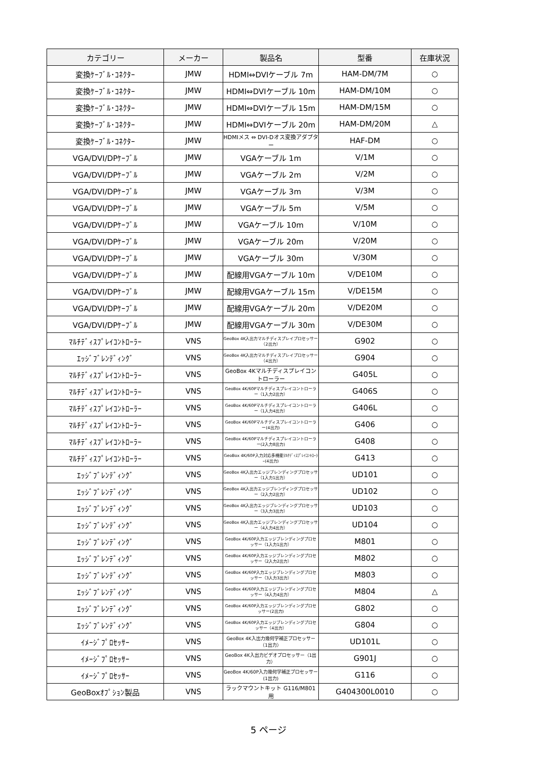| カテゴリー | メーカー | 製品名 | 型番 | 在庫状況 |
| --- | --- | --- | --- | --- |
| 変換ｹｰﾌﾞﾙ･ｺﾈｸﾀｰ | JMW | HDMI⇔DVIケーブル 7m | HAM-DM/7M | ○ |
| 変換ｹｰﾌﾞﾙ･ｺﾈｸﾀｰ | JMW | HDMI⇔DVIケーブル 10m | HAM-DM/10M | ○ |
| 変換ｹｰﾌﾞﾙ･ｺﾈｸﾀｰ | JMW | HDMI⇔DVIケーブル 15m | HAM-DM/15M | ○ |
| 変換ｹｰﾌﾞﾙ･ｺﾈｸﾀｰ | JMW | HDMI⇔DVIケーブル 20m | HAM-DM/20M | △ |
| 変換ｹｰﾌﾞﾙ･ｺﾈｸﾀｰ | JMW | HDMIメス ⇔ DVI-Dオス変換アダプター | HAF-DM | ○ |
| VGA/DVI/DPｹｰﾌﾞﾙ | JMW | VGAケーブル 1m | V/1M | ○ |
| VGA/DVI/DPｹｰﾌﾞﾙ | JMW | VGAケーブル 2m | V/2M | ○ |
| VGA/DVI/DPｹｰﾌﾞﾙ | JMW | VGAケーブル 3m | V/3M | ○ |
| VGA/DVI/DPｹｰﾌﾞﾙ | JMW | VGAケーブル 5m | V/5M | ○ |
| VGA/DVI/DPｹｰﾌﾞﾙ | JMW | VGAケーブル 10m | V/10M | ○ |
| VGA/DVI/DPｹｰﾌﾞﾙ | JMW | VGAケーブル 20m | V/20M | ○ |
| VGA/DVI/DPｹｰﾌﾞﾙ | JMW | VGAケーブル 30m | V/30M | ○ |
| VGA/DVI/DPｹｰﾌﾞﾙ | JMW | 配線用VGAケーブル 10m | V/DE10M | ○ |
| VGA/DVI/DPｹｰﾌﾞﾙ | JMW | 配線用VGAケーブル 15m | V/DE15M | ○ |
| VGA/DVI/DPｹｰﾌﾞﾙ | JMW | 配線用VGAケーブル 20m | V/DE20M | ○ |
| VGA/DVI/DPｹｰﾌﾞﾙ | JMW | 配線用VGAケーブル 30m | V/DE30M | ○ |
| ﾏﾙﾁﾃﾞｨｽﾌﾟﾚｲｺﾝﾄﾛｰﾗｰ | VNS | GeoBox 4K入出力マルチディスプレイプロセッサー（2出力） | G902 | ○ |
| ｴｯｼﾞﾌﾞﾚﾝﾃﾞｨﾝｸﾞ | VNS | GeoBox 4K入出力マルチディスプレイプロセッサー（4出力） | G904 | ○ |
| ﾏﾙﾁﾃﾞｨｽﾌﾟﾚｲｺﾝﾄﾛｰﾗｰ | VNS | GeoBox 4Kマルチディスプレイコントローラー | G405L | ○ |
| ﾏﾙﾁﾃﾞｨｽﾌﾟﾚｲｺﾝﾄﾛｰﾗｰ | VNS | GeoBox 4K/60Pマルチディスプレイコントローラー（1入力2出力） | G406S | ○ |
| ﾏﾙﾁﾃﾞｨｽﾌﾟﾚｲｺﾝﾄﾛｰﾗｰ | VNS | GeoBox 4K/60Pマルチディスプレイコントローラー（1入力4出力） | G406L | ○ |
| ﾏﾙﾁﾃﾞｨｽﾌﾟﾚｲｺﾝﾄﾛｰﾗｰ | VNS | GeoBox 4K/60Pマルチディスプレイコントローラー(4出力) | G406 | ○ |
| ﾏﾙﾁﾃﾞｨｽﾌﾟﾚｲｺﾝﾄﾛｰﾗｰ | VNS | GeoBox 4K/60Pマルチディスプレイコントローラー(2入力8出力) | G408 | ○ |
| ﾏﾙﾁﾃﾞｨｽﾌﾟﾚｲｺﾝﾄﾛｰﾗｰ | VNS | GeoBox 4K/60P入力対応多機能ﾏﾙﾁﾃﾞｨｽﾌﾟﾚｲｺﾝﾄﾛｰﾗｰ(4出力) | G413 | ○ |
| ｴｯｼﾞﾌﾞﾚﾝﾃﾞｨﾝｸﾞ | VNS | GeoBox 4K入出力エッジブレンディングプロセッサー（1入力1出力） | UD101 | ○ |
| ｴｯｼﾞﾌﾞﾚﾝﾃﾞｨﾝｸﾞ | VNS | GeoBox 4K入出力エッジブレンディングプロセッサー（2入力2出力） | UD102 | ○ |
| ｴｯｼﾞﾌﾞﾚﾝﾃﾞｨﾝｸﾞ | VNS | GeoBox 4K入出力エッジブレンディングプロセッサー（3入力3出力） | UD103 | ○ |
| ｴｯｼﾞﾌﾞﾚﾝﾃﾞｨﾝｸﾞ | VNS | GeoBox 4K入出力エッジブレンディングプロセッサー（4入力4出力） | UD104 | ○ |
| ｴｯｼﾞﾌﾞﾚﾝﾃﾞｨﾝｸﾞ | VNS | GeoBox 4K/60P入力エッジブレンディングプロセッサー（1入力1出力） | M801 | ○ |
| ｴｯｼﾞﾌﾞﾚﾝﾃﾞｨﾝｸﾞ | VNS | GeoBox 4K/60P入力エッジブレンディングプロセッサー（2入力2出力） | M802 | ○ |
| ｴｯｼﾞﾌﾞﾚﾝﾃﾞｨﾝｸﾞ | VNS | GeoBox 4K/60P入力エッジブレンディングプロセッサー（3入力3出力） | M803 | ○ |
| ｴｯｼﾞﾌﾞﾚﾝﾃﾞｨﾝｸﾞ | VNS | GeoBox 4K/60P入力エッジブレンディングプロセッサー（4入力4出力） | M804 | △ |
| ｴｯｼﾞﾌﾞﾚﾝﾃﾞｨﾝｸﾞ | VNS | GeoBox 4K/60P入力エッジブレンディングプロセッサー(2出力) | G802 | ○ |
| ｴｯｼﾞﾌﾞﾚﾝﾃﾞｨﾝｸﾞ | VNS | GeoBox 4K/60P入力エッジブレンディングプロセッサー（4出力） | G804 | ○ |
| ｲﾒｰｼﾞﾌﾟﾛｾｯｻｰ | VNS | GeoBox 4K入出力幾何学補正プロセッサー（1出力） | UD101L | ○ |
| ｲﾒｰｼﾞﾌﾟﾛｾｯｻｰ | VNS | GeoBox 4K入出力ビデオプロセッサー（1出力） | G901J | ○ |
| ｲﾒｰｼﾞﾌﾟﾛｾｯｻｰ | VNS | GeoBox 4K/60P入力幾何学補正プロセッサー(1出力) | G116 | ○ |
| GeoBoxｵﾌﾟｼｮﾝ製品 | VNS | ラックマウントキット G116/M801用 | G404300L0010 | ○ |
5 ページ